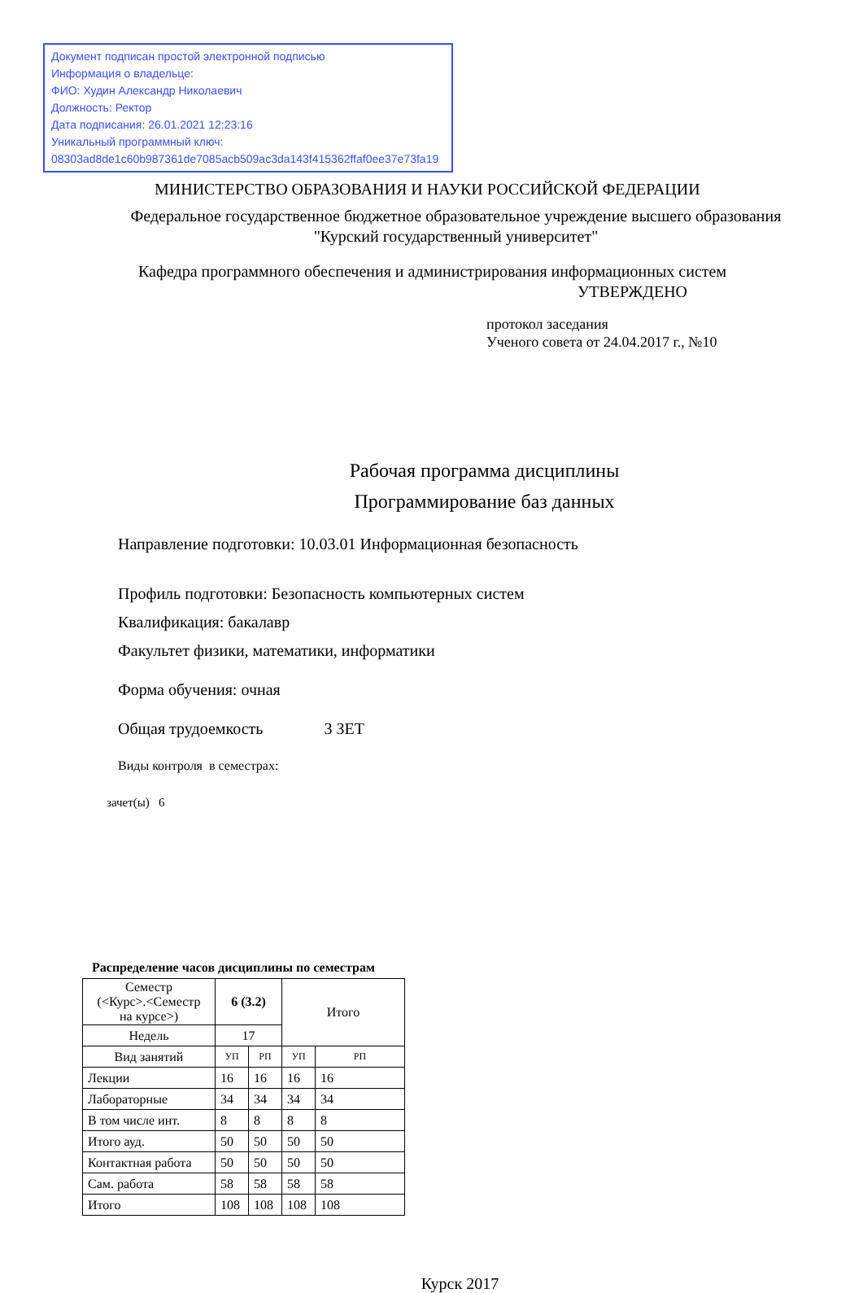Документ подписан простой электронной подписью
Информация о владельце:
ФИО: Худин Александр Николаевич
Должность: Ректор
Дата подписания: 26.01.2021 12:23:16
Уникальный программный ключ:
08303ad8de1c60b987361de7085acb509ac3da143f415362ffaf0ee37e73fa19
МИНИСТЕРСТВО ОБРАЗОВАНИЯ И НАУКИ РОССИЙСКОЙ ФЕДЕРАЦИИ
Федеральное государственное бюджетное образовательное учреждение высшего образования
"Курский государственный университет"
Кафедра программного обеспечения и администрирования информационных систем
УТВЕРЖДЕНО
протокол заседания
Ученого совета от 24.04.2017 г., №10
Рабочая программа дисциплины
Программирование баз данных
Направление подготовки: 10.03.01 Информационная безопасность
Профиль подготовки: Безопасность компьютерных систем
Квалификация: бакалавр
Факультет физики, математики, информатики
Форма обучения: очная
Общая трудоемкость 3 ЗЕТ
Виды контроля в семестрах:
зачет(ы) 6
Распределение часов дисциплины по семестрам
| Семестр (<Курс>.<Семестр на курсе>) | 6 (3.2) | | Итого | |
| Недель | 17 | | | |
| Вид занятий | УП | РП | УП | РП |
| Лекции | 16 | 16 | 16 | 16 |
| Лабораторные | 34 | 34 | 34 | 34 |
| В том числе инт. | 8 | 8 | 8 | 8 |
| Итого ауд. | 50 | 50 | 50 | 50 |
| Контактная работа | 50 | 50 | 50 | 50 |
| Сам. работа | 58 | 58 | 58 | 58 |
| Итого | 108 | 108 | 108 | 108 |
Курск 2017